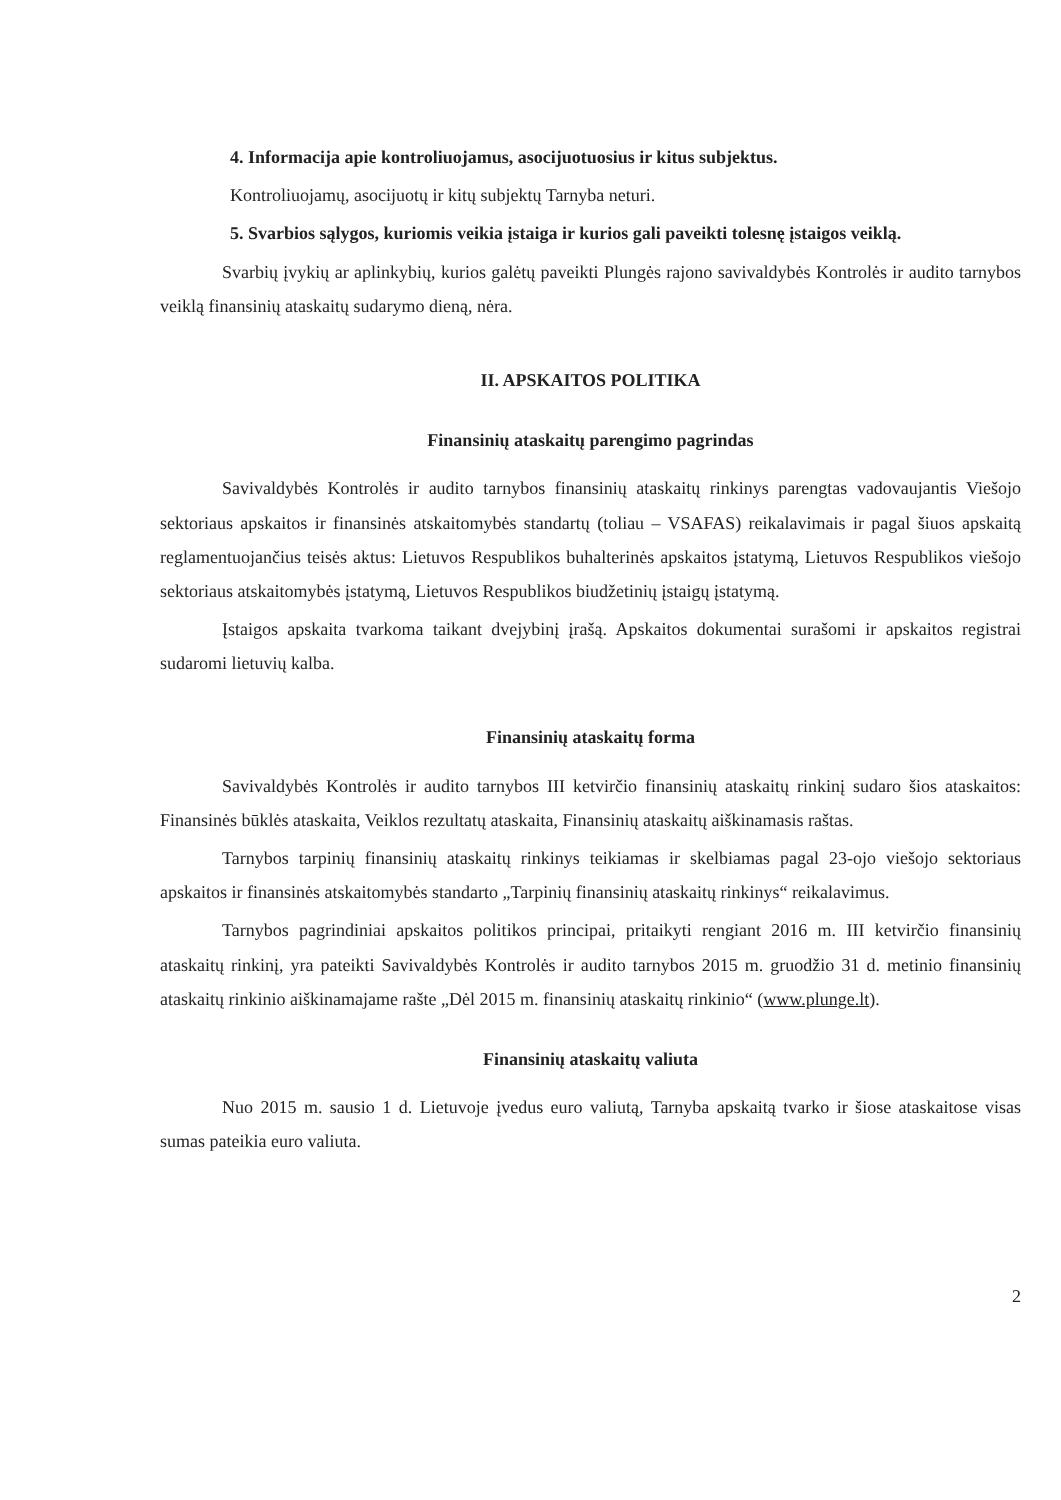4. Informacija apie kontroliuojamus, asocijuotuosius ir kitus subjektus.
Kontroliuojamų, asocijuotų ir kitų subjektų Tarnyba neturi.
5. Svarbios sąlygos, kuriomis veikia įstaiga ir kurios gali paveikti tolesnę įstaigos veiklą.
Svarbių įvykių ar aplinkybių, kurios galėtų paveikti Plungės rajono savivaldybės Kontrolės ir audito tarnybos veiklą finansinių ataskaitų sudarymo dieną, nėra.
II. APSKAITOS POLITIKA
Finansinių ataskaitų parengimo pagrindas
Savivaldybės Kontrolės ir audito tarnybos finansinių ataskaitų rinkinys parengtas vadovaujantis Viešojo sektoriaus apskaitos ir finansinės atskaitomybės standartų (toliau – VSAFAS) reikalavimais ir pagal šiuos apskaitą reglamentuojančius teisės aktus: Lietuvos Respublikos buhalterinės apskaitos įstatymą, Lietuvos Respublikos viešojo sektoriaus atskaitomybės įstatymą, Lietuvos Respublikos biudžetinių įstaigų įstatymą.
Įstaigos apskaita tvarkoma taikant dvejybinį įrašą. Apskaitos dokumentai surašomi ir apskaitos registrai sudaromi lietuvių kalba.
Finansinių ataskaitų forma
Savivaldybės Kontrolės ir audito tarnybos III ketvirčio finansinių ataskaitų rinkinį sudaro šios ataskaitos: Finansinės būklės ataskaita, Veiklos rezultatų ataskaita, Finansinių ataskaitų aiškinamasis raštas.
Tarnybos tarpinių finansinių ataskaitų rinkinys teikiamas ir skelbiamas pagal 23-ojo viešojo sektoriaus apskaitos ir finansinės atskaitomybės standarto „Tarpinių finansinių ataskaitų rinkinys“ reikalavimus.
Tarnybos pagrindiniai apskaitos politikos principai, pritaikyti rengiant 2016 m. III ketvirčio finansinių ataskaitų rinkinį, yra pateikti Savivaldybės Kontrolės ir audito tarnybos 2015 m. gruodžio 31 d. metinio finansinių ataskaitų rinkinio aiškinamajame rašte „Dėl 2015 m. finansinių ataskaitų rinkinio“ (www.plunge.lt).
Finansinių ataskaitų valiuta
Nuo 2015 m. sausio 1 d. Lietuvoje įvedus euro valiutą, Tarnyba apskaitą tvarko ir šiose ataskaitose visas sumas pateikia euro valiuta.
2